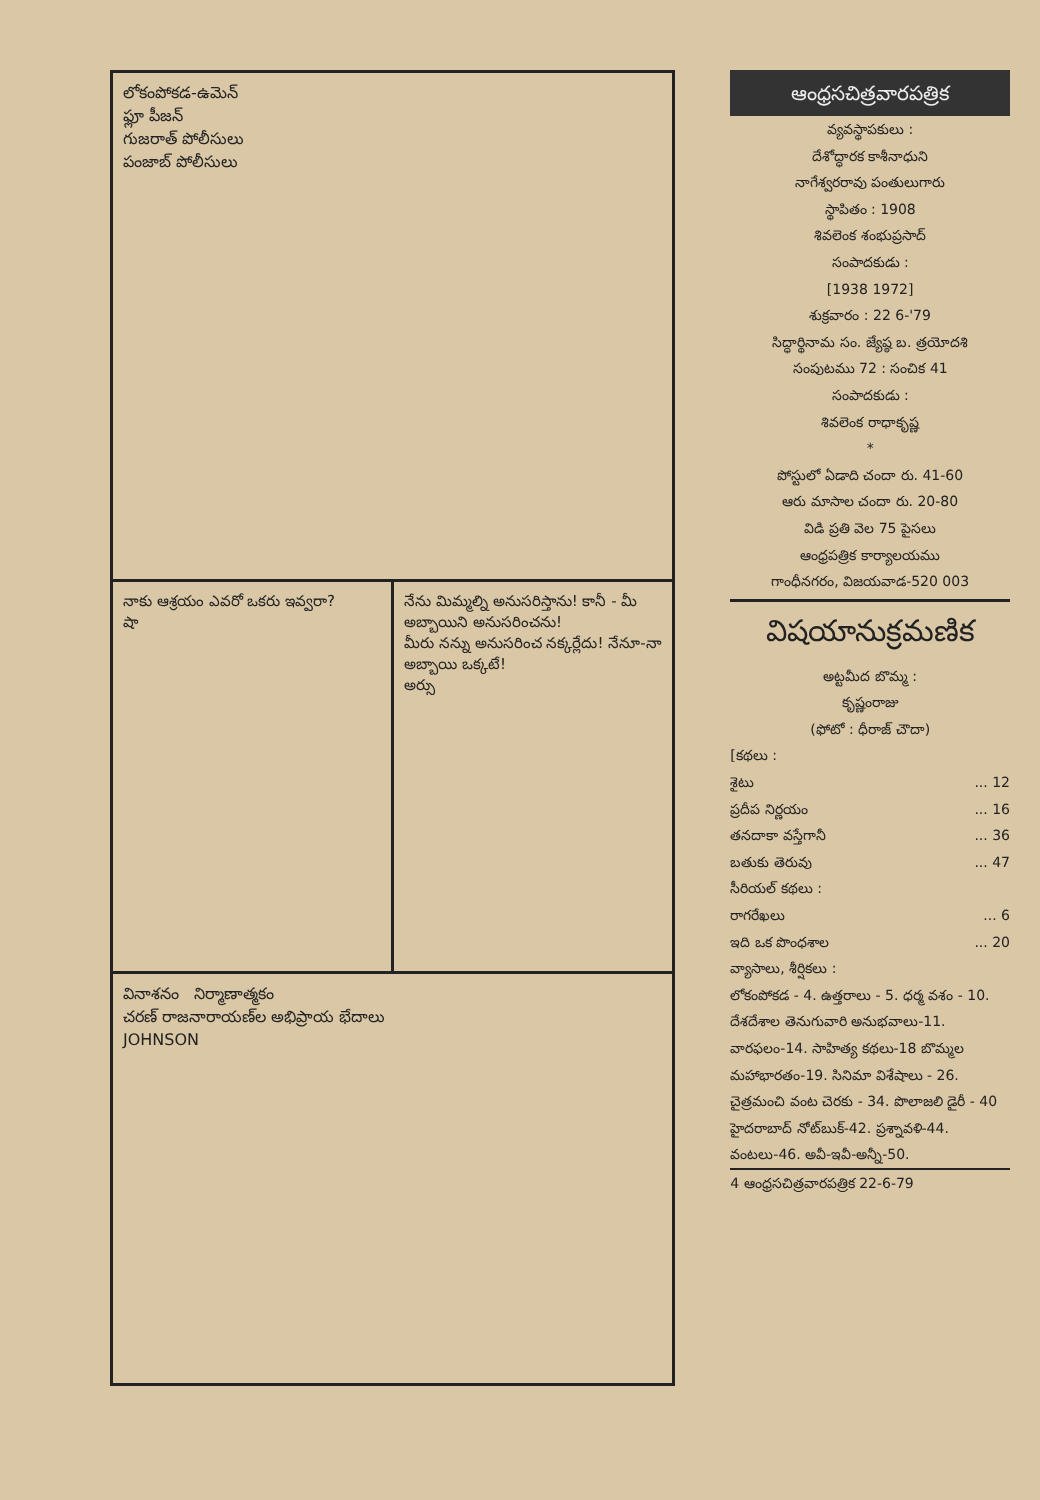లోకంపోకడ-ఉమెన్
ఫ్లూ పీజన్
గుజరాత్ పోలీసులు
పంజాబ్ పోలీసులు
నాకు ఆశ్రయం ఎవరో ఒకరు ఇవ్వరా?
షా
నేను మిమ్మల్ని అనుసరిస్తాను! కానీ - మీ అబ్బాయిని అనుసరించను!
మీరు నన్ను అనుసరించ నక్కర్లేదు! నేనూ-నా అబ్బాయి ఒక్కటే!
అర్సు
వినాశనం నిర్మాణాత్మకం
చరణ్ రాజనారాయణ్‌ల అభిప్రాయ భేదాలు
JOHNSON
ఆంధ్రసచిత్రవారపత్రిక
వ్యవస్థాపకులు :
దేశోద్ధారక కాశీనాధుని
నాగేశ్వరరావు పంతులుగారు
స్థాపితం : 1908
శివలెంక శంభుప్రసాద్
సంపాదకుడు :
[1938 1972]
శుక్రవారం : 22 6-'79
సిద్ధార్థినామ సం. జ్యేష్ఠ బ. త్రయోదశి
సంపుటము 72 : సంచిక 41
సంపాదకుడు :
శివలెంక రాధాకృష్ణ
*
పోస్టులో ఏడాది చందా రు. 41-60
ఆరు మాసాల చందా రు. 20-80
విడి ప్రతి వెల 75 పైసలు
ఆంధ్రపత్రిక కార్యాలయము
గాంధీనగరం, విజయవాడ-520 003
విషయానుక్రమణిక
అట్టమీద బొమ్మ :
కృష్ణంరాజు
(ఫోటో : ధీరాజ్ చౌదా)
[కథలు :
శైటు... 12
ప్రదీప నిర్ణయం... 16
తనదాకా వస్తేగానీ... 36
బతుకు తెరువు... 47
సీరియల్ కథలు :
రాగరేఖలు... 6
ఇది ఒక పొంధశాల... 20
వ్యాసాలు, శీర్షికలు :
లోకంపోకడ - 4. ఉత్తరాలు - 5. ధర్మ వశం - 10. దేశదేశాల తెనుగువారి అనుభవాలు-11. వారఫలం-14. సాహిత్య కథలు-18 బొమ్మల మహాభారతం-19. సినిమా విశేషాలు - 26. చైత్రమంచి వంట చెరకు - 34. పొలాజలి డైరీ - 40 హైదరాబాద్ నోట్‌బుక్-42. ప్రశ్నావళి-44. వంటలు-46. అవీ-ఇవీ-అన్నీ-50.
4 ఆంధ్రసచిత్రవారపత్రిక 22-6-79